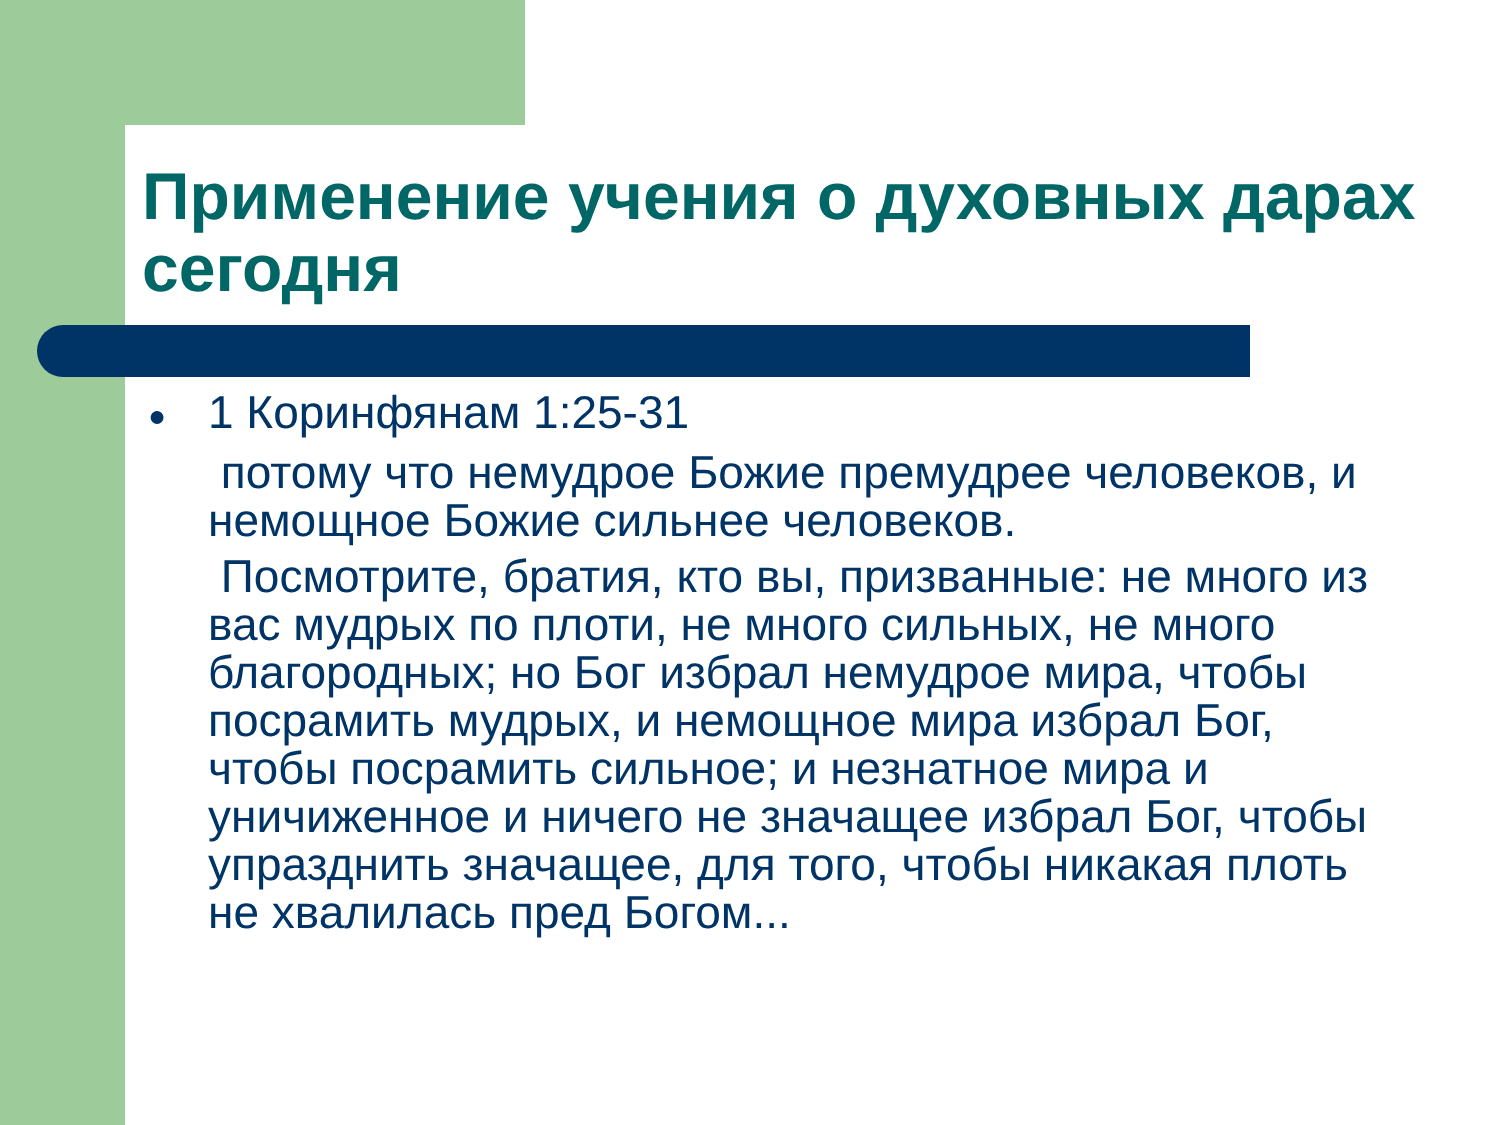Применение учения о духовных дарах сегодня
● 1 Коринфянам 1:25-31
потому что немудрое Божие премудрее человеков, и немощное Божие сильнее человеков.
Посмотрите, братия, кто вы, призванные: не много из вас мудрых по плоти, не много сильных, не много благородных; но Бог избрал немудрое мира, чтобы посрамить мудрых, и немощное мира избрал Бог, чтобы посрамить сильное; и незнатное мира и уничиженное и ничего не значащее избрал Бог, чтобы упразднить значащее, для того, чтобы никакая плоть не хвалилась пред Богом...